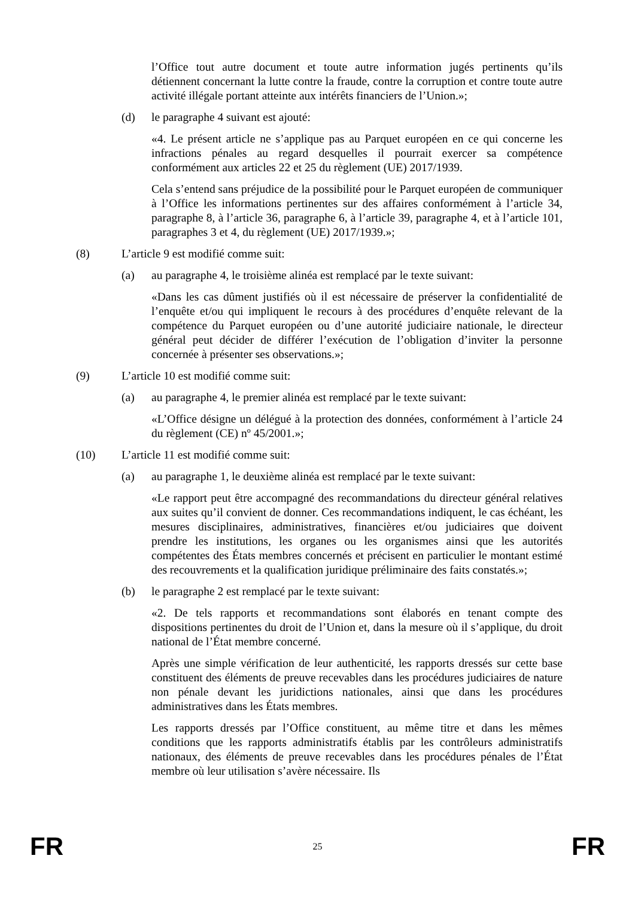l’Office tout autre document et toute autre information jugés pertinents qu’ils détiennent concernant la lutte contre la fraude, contre la corruption et contre toute autre activité illégale portant atteinte aux intérêts financiers de l’Union.»;
(d) le paragraphe 4 suivant est ajouté:
«4. Le présent article ne s’applique pas au Parquet européen en ce qui concerne les infractions pénales au regard desquelles il pourrait exercer sa compétence conformément aux articles 22 et 25 du règlement (UE) 2017/1939.
Cela s’entend sans préjudice de la possibilité pour le Parquet européen de communiquer à l’Office les informations pertinentes sur des affaires conformément à l’article 34, paragraphe 8, à l’article 36, paragraphe 6, à l’article 39, paragraphe 4, et à l’article 101, paragraphes 3 et 4, du règlement (UE) 2017/1939.»;
(8) L’article 9 est modifié comme suit:
(a) au paragraphe 4, le troisième alinéa est remplacé par le texte suivant:
«Dans les cas dûment justifiés où il est nécessaire de préserver la confidentialité de l’enquête et/ou qui impliquent le recours à des procédures d’enquête relevant de la compétence du Parquet européen ou d’une autorité judiciaire nationale, le directeur général peut décider de différer l’exécution de l’obligation d’inviter la personne concernée à présenter ses observations.»;
(9) L’article 10 est modifié comme suit:
(a) au paragraphe 4, le premier alinéa est remplacé par le texte suivant:
«L’Office désigne un délégué à la protection des données, conformément à l’article 24 du règlement (CE) nº 45/2001.»;
(10) L’article 11 est modifié comme suit:
(a) au paragraphe 1, le deuxième alinéa est remplacé par le texte suivant:
«Le rapport peut être accompagné des recommandations du directeur général relatives aux suites qu’il convient de donner. Ces recommandations indiquent, le cas échéant, les mesures disciplinaires, administratives, financières et/ou judiciaires que doivent prendre les institutions, les organes ou les organismes ainsi que les autorités compétentes des États membres concernés et précisent en particulier le montant estimé des recouvrements et la qualification juridique préliminaire des faits constatés.»;
(b) le paragraphe 2 est remplacé par le texte suivant:
«2. De tels rapports et recommandations sont élaborés en tenant compte des dispositions pertinentes du droit de l’Union et, dans la mesure où il s’applique, du droit national de l’État membre concerné.
Après une simple vérification de leur authenticité, les rapports dressés sur cette base constituent des éléments de preuve recevables dans les procédures judiciaires de nature non pénale devant les juridictions nationales, ainsi que dans les procédures administratives dans les États membres.
Les rapports dressés par l’Office constituent, au même titre et dans les mêmes conditions que les rapports administratifs établis par les contrôleurs administratifs nationaux, des éléments de preuve recevables dans les procédures pénales de l’État membre où leur utilisation s’avère nécessaire. Ils
FR 25 FR